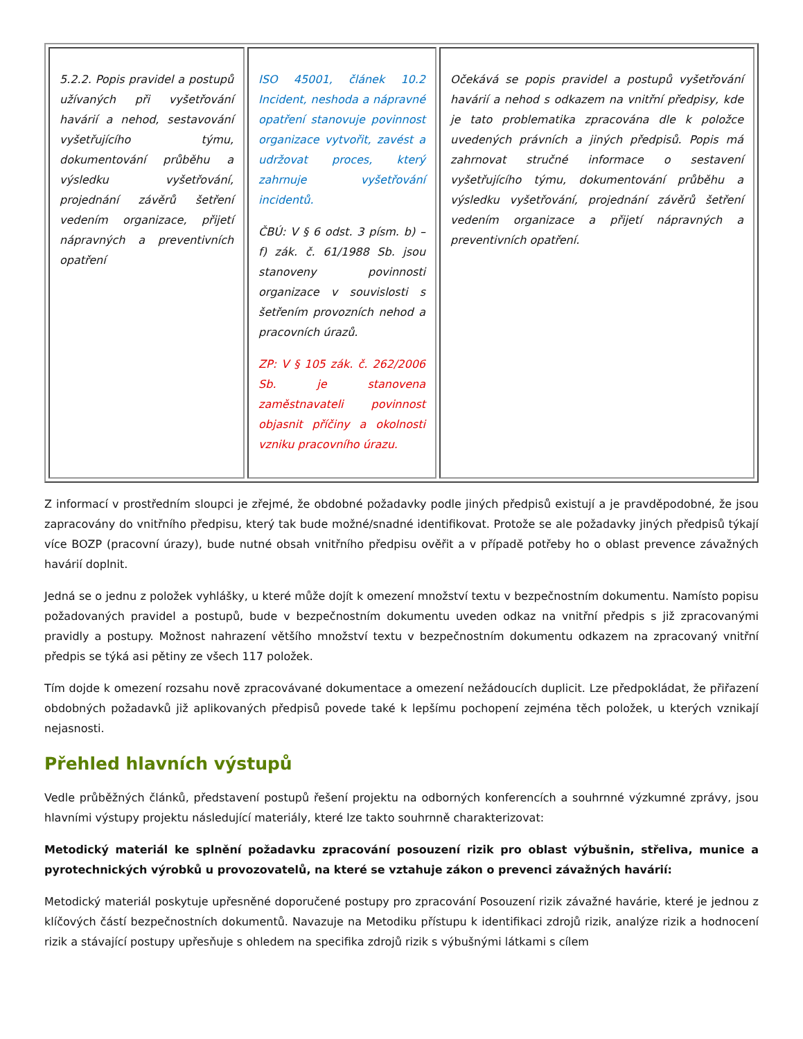| 5.2.2. Popis pravidel a postupů užívaných při vyšetřování havárií a nehod, sestavování vyšetřujícího týmu, dokumentování průběhu a výsledku vyšetřování, projednání závěrů šetření vedením organizace, přijetí nápravných a preventivních opatření | ISO 45001, článek 10.2 Incident, neshoda a nápravné opatření stanovuje povinnost organizace vytvořit, zavést a udržovat proces, který zahrnuje vyšetřování incidentů. ČBÚ: V § 6 odst. 3 písm. b) – f) zák. č. 61/1988 Sb. jsou stanoveny povinnosti organizace v souvislosti s šetřením provozních nehod a pracovních úrazů. ZP: V § 105 zák. č. 262/2006 Sb. je stanovena zaměstnavateli povinnost objasnit příčiny a okolnosti vzniku pracovního úrazu. | Očekává se popis pravidel a postupů vyšetřování havárií a nehod s odkazem na vnitřní předpisy, kde je tato problematika zpracována dle k položce uvedených právních a jiných předpisů. Popis má zahrnovat stručné informace o sestavení vyšetřujícího týmu, dokumentování průběhu a výsledku vyšetřování, projednání závěrů šetření vedením organizace a přijetí nápravných a preventivních opatření. |
Z informací v prostředním sloupci je zřejmé, že obdobné požadavky podle jiných předpisů existují a je pravděpodobné, že jsou zapracovány do vnitřního předpisu, který tak bude možné/snadné identifikovat. Protože se ale požadavky jiných předpisů týkají více BOZP (pracovní úrazy), bude nutné obsah vnitřního předpisu ověřit a v případě potřeby ho o oblast prevence závažných havárií doplnit.
Jedná se o jednu z položek vyhlášky, u které může dojít k omezení množství textu v bezpečnostním dokumentu. Namísto popisu požadovaných pravidel a postupů, bude v bezpečnostním dokumentu uveden odkaz na vnitřní předpis s již zpracovanými pravidly a postupy. Možnost nahrazení většího množství textu v bezpečnostním dokumentu odkazem na zpracovaný vnitřní předpis se týká asi pětiny ze všech 117 položek.
Tím dojde k omezení rozsahu nově zpracovávané dokumentace a omezení nežádoucích duplicit. Lze předpokládat, že přiřazení obdobných požadavků již aplikovaných předpisů povede také k lepšímu pochopení zejména těch položek, u kterých vznikají nejasnosti.
Přehled hlavních výstupů
Vedle průběžných článků, představení postupů řešení projektu na odborných konferencích a souhrnné výzkumné zprávy, jsou hlavními výstupy projektu následující materiály, které lze takto souhrnně charakterizovat:
Metodický materiál ke splnění požadavku zpracování posouzení rizik pro oblast výbušnin, střeliva, munice a pyrotechnických výrobků u provozovatelů, na které se vztahuje zákon o prevenci závažných havárií:
Metodický materiál poskytuje upřesněné doporučené postupy pro zpracování Posouzení rizik závažné havárie, které je jednou z klíčových částí bezpečnostních dokumentů. Navazuje na Metodiku přístupu k identifikaci zdrojů rizik, analýze rizik a hodnocení rizik a stávající postupy upřesňuje s ohledem na specifika zdrojů rizik s výbušnými látkami s cílem